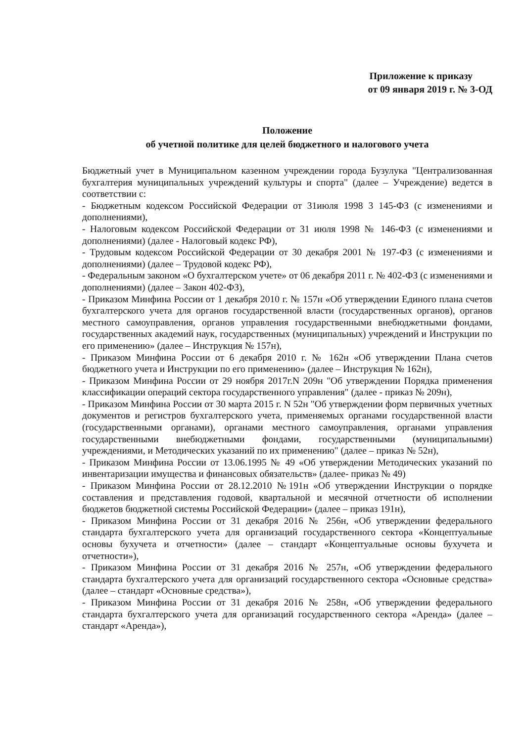Приложение к приказу
от 09 января 2019 г. № 3-ОД
Положение
об учетной политике для целей бюджетного и налогового учета
Бюджетный учет в Муниципальном казенном учреждении города Бузулука "Централизованная бухгалтерия муниципальных учреждений культуры и спорта" (далее – Учреждение) ведется в соответствии с:
- Бюджетным кодексом Российской Федерации от 31июля 1998 3 145-ФЗ (с изменениями и дополнениями),
- Налоговым кодексом Российской Федерации от 31 июля 1998 № 146-ФЗ (с изменениями и дополнениями) (далее - Налоговый кодекс РФ),
- Трудовым кодексом Российской Федерации от 30 декабря 2001 № 197-ФЗ (с изменениями и дополнениями) (далее – Трудовой кодекс РФ),
- Федеральным законом «О бухгалтерском учете» от 06 декабря 2011 г. № 402-ФЗ (с изменениями и дополнениями) (далее – Закон 402-ФЗ),
- Приказом Минфина России от 1 декабря 2010 г. № 157н «Об утверждении Единого плана счетов бухгалтерского учета для органов государственной власти (государственных органов), органов местного самоуправления, органов управления государственными внебюджетными фондами, государственных академий наук, государственных (муниципальных) учреждений и Инструкции по его применению» (далее – Инструкция № 157н),
- Приказом Минфина России от 6 декабря 2010 г. № 162н «Об утверждении Плана счетов бюджетного учета и Инструкции по его применению» (далее – Инструкция № 162н),
- Приказом Минфина России от 29 ноября 2017г.N 209н "Об утверждении Порядка применения классификации операций сектора государственного управления" (далее - приказ № 209н),
- Приказом Минфина России от 30 марта 2015 г. N 52н "Об утверждении форм первичных учетных документов и регистров бухгалтерского учета, применяемых органами государственной власти (государственными органами), органами местного самоуправления, органами управления государственными внебюджетными фондами, государственными (муниципальными) учреждениями, и Методических указаний по их применению" (далее – приказ № 52н),
- Приказом Минфина России от 13.06.1995 № 49 «Об утверждении Методических указаний по инвентаризации имущества и финансовых обязательств» (далее- приказ № 49)
- Приказом Минфина России от 28.12.2010 №191н «Об утверждении Инструкции о порядке составления и представления годовой, квартальной и месячной отчетности об исполнении бюджетов бюджетной системы Российской Федерации» (далее – приказ 191н),
- Приказом Минфина России от 31 декабря 2016 № 256н, «Об утверждении федерального стандарта бухгалтерского учета для организаций государственного сектора «Концептуальные основы бухучета и отчетности» (далее – стандарт «Концептуальные основы бухучета и отчетности»),
- Приказом Минфина России от 31 декабря 2016 № 257н, «Об утверждении федерального стандарта бухгалтерского учета для организаций государственного сектора «Основные средства» (далее – стандарт «Основные средства»),
- Приказом Минфина России от 31 декабря 2016 № 258н, «Об утверждении федерального стандарта бухгалтерского учета для организаций государственного сектора «Аренда» (далее – стандарт «Аренда»),